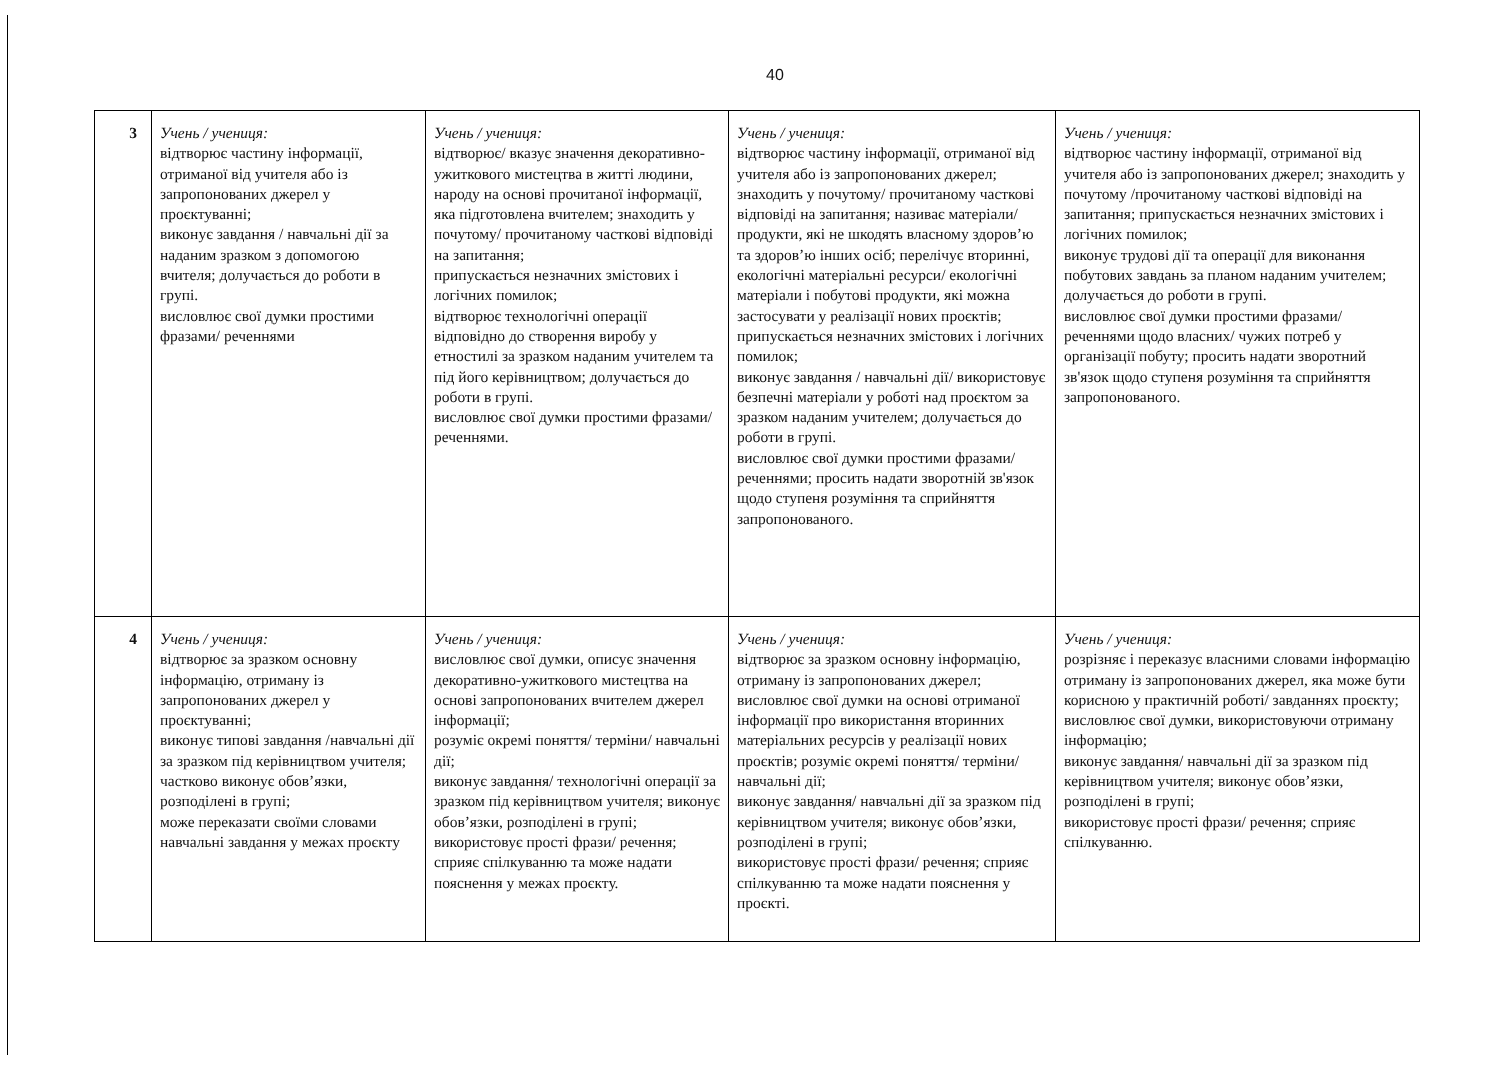40
| 3 | Учень / учениця: відтворює частину інформації, отриманої від учителя або із запропонованих джерел у проєктуванні; виконує завдання / навчальні дії за наданим зразком з допомогою вчителя; долучається до роботи в групі. висловлює свої думки простими фразами/ реченнями | Учень / учениця: відтворює/ вказує значення декоративно-ужиткового мистецтва в житті людини, народу на основі прочитаної інформації, яка підготовлена вчителем; знаходить у почутому/ прочитаному часткові відповіді на запитання; припускається незначних змістових і логічних помилок; відтворює технологічні операції відповідно до створення виробу у етностилі за зразком наданим учителем та під його керівництвом; долучається до роботи в групі. висловлює свої думки простими фразами/ реченнями. | Учень / учениця: відтворює частину інформації, отриманої від учителя або із запропонованих джерел; знаходить у почутому/ прочитаному часткові відповіді на запитання; називає матеріали/ продукти, які не шкодять власному здоров’ю та здоров’ю інших осіб; перелічує вторинні, екологічні матеріальні ресурси/ екологічні матеріали і побутові продукти, які можна застосувати у реалізації нових проєктів; припускається незначних змістових і логічних помилок; виконує завдання / навчальні дії/ використовує безпечні матеріали у роботі над проєктом за зразком наданим учителем; долучається до роботи в групі. висловлює свої думки простими фразами/ реченнями; просить надати зворотній зв'язок щодо ступеня розуміння та сприйняття запропонованого. | Учень / учениця: відтворює частину інформації, отриманої від учителя або із запропонованих джерел; знаходить у почутому /прочитаному часткові відповіді на запитання; припускається незначних змістових і логічних помилок; виконує трудові дії та операції для виконання побутових завдань за планом наданим учителем; долучається до роботи в групі. висловлює свої думки простими фразами/ реченнями щодо власних/ чужих потреб у організації побуту; просить надати зворотний зв'язок щодо ступеня розуміння та сприйняття запропонованого. |
| 4 | Учень / учениця: відтворює за зразком основну інформацію, отриману із запропонованих джерел у проєктуванні; виконує типові завдання /навчальні дії за зразком під керівництвом учителя; частково виконує обов’язки, розподілені в групі; може переказати своїми словами навчальні завдання у межах проєкту | Учень / учениця: висловлює свої думки, описує значення декоративно-ужиткового мистецтва на основі запропонованих вчителем джерел інформації; розуміє окремі поняття/ терміни/ навчальні дії; виконує завдання/ технологічні операції за зразком під керівництвом учителя; виконує обов’язки, розподілені в групі; використовує прості фрази/ речення; сприяє спілкуванню та може надати пояснення у межах проєкту. | Учень / учениця: відтворює за зразком основну інформацію, отриману із запропонованих джерел; висловлює свої думки на основі отриманої інформації про використання вторинних матеріальних ресурсів у реалізації нових проєктів; розуміє окремі поняття/ терміни/ навчальні дії; виконує завдання/ навчальні дії за зразком під керівництвом учителя; виконує обов’язки, розподілені в групі; використовує прості фрази/ речення; сприяє спілкуванню та може надати пояснення у проєкті. | Учень / учениця: розрізняє і переказує власними словами інформацію отриману із запропонованих джерел, яка може бути корисною у практичній роботі/ завданнях проєкту; висловлює свої думки, використовуючи отриману інформацію; виконує завдання/ навчальні дії за зразком під керівництвом учителя; виконує обов’язки, розподілені в групі; використовує прості фрази/ речення; сприяє спілкуванню. |